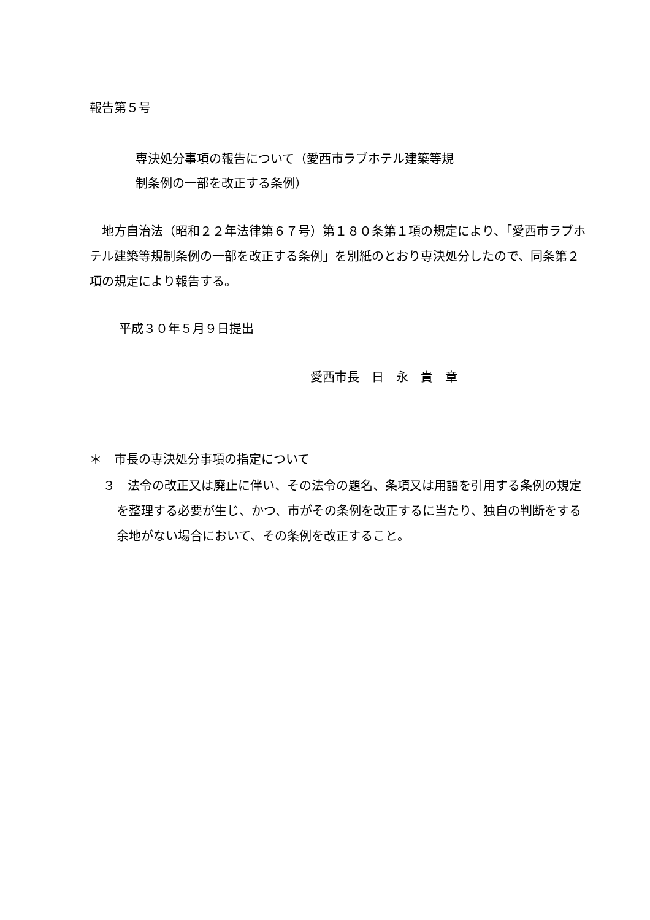報告第５号
専決処分事項の報告について（愛西市ラブホテル建築等規
制条例の一部を改正する条例）
　地方自治法（昭和２２年法律第６７号）第１８０条第１項の規定により、「愛西市ラブホテル建築等規制条例の一部を改正する条例」を別紙のとおり専決処分したので、同条第２項の規定により報告する。
平成３０年５月９日提出
愛西市長　日　永　貴　章
＊　市長の専決処分事項の指定について
３　法令の改正又は廃止に伴い、その法令の題名、条項又は用語を引用する条例の規定を整理する必要が生じ、かつ、市がその条例を改正するに当たり、独自の判断をする余地がない場合において、その条例を改正すること。